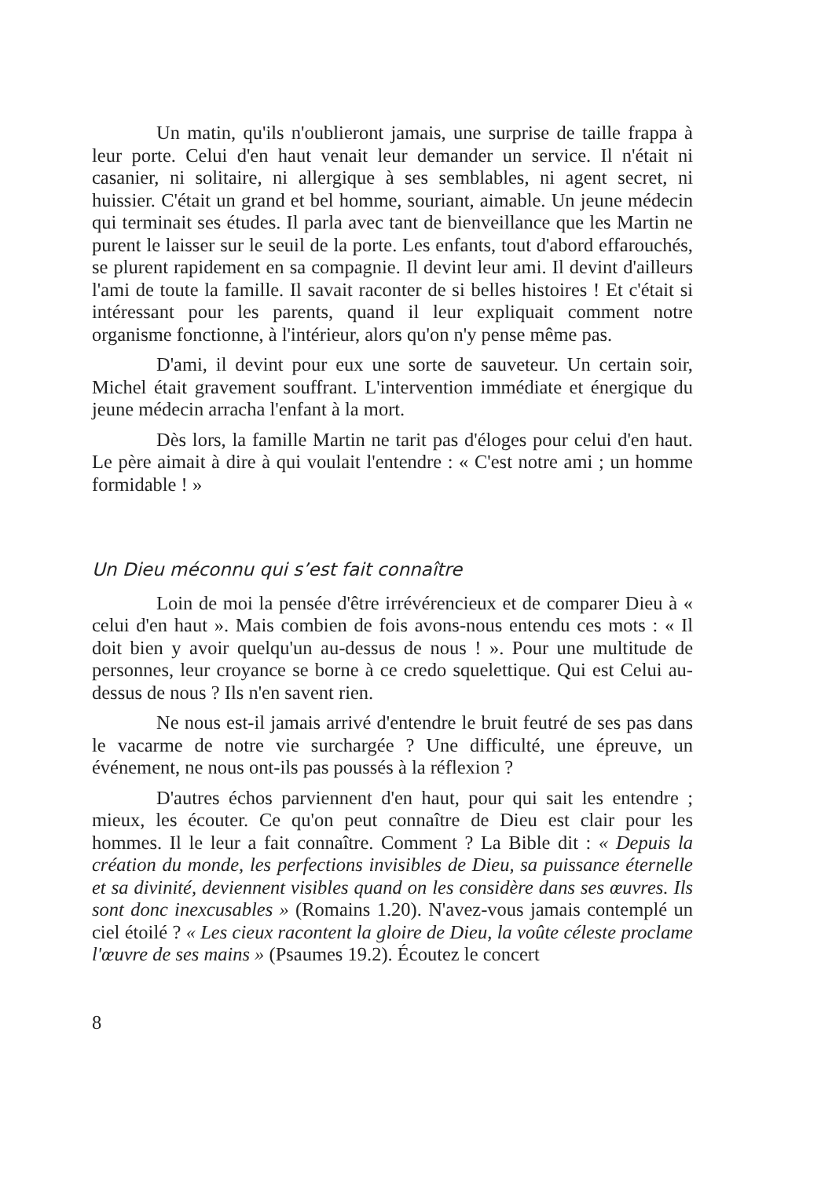Un matin, qu'ils n'oublieront jamais, une surprise de taille frappa à leur porte. Celui d'en haut venait leur demander un service. Il n'était ni casanier, ni solitaire, ni allergique à ses semblables, ni agent secret, ni huissier. C'était un grand et bel homme, souriant, aimable. Un jeune médecin qui terminait ses études. Il parla avec tant de bienveillance que les Martin ne purent le laisser sur le seuil de la porte. Les enfants, tout d'abord effarouchés, se plurent rapidement en sa compagnie. Il devint leur ami. Il devint d'ailleurs l'ami de toute la famille. Il savait raconter de si belles histoires ! Et c'était si intéressant pour les parents, quand il leur expliquait comment notre organisme fonctionne, à l'intérieur, alors qu'on n'y pense même pas.
D'ami, il devint pour eux une sorte de sauveteur. Un certain soir, Michel était gravement souffrant. L'intervention immédiate et énergique du jeune médecin arracha l'enfant à la mort.
Dès lors, la famille Martin ne tarit pas d'éloges pour celui d'en haut. Le père aimait à dire à qui voulait l'entendre : « C'est notre ami ; un homme formidable ! »
Un Dieu méconnu qui s’est fait connaître
Loin de moi la pensée d'être irrévérencieux et de comparer Dieu à « celui d'en haut ». Mais combien de fois avons-nous entendu ces mots : « Il doit bien y avoir quelqu'un au-dessus de nous ! ». Pour une multitude de personnes, leur croyance se borne à ce credo squelettique. Qui est Celui au-dessus de nous ? Ils n'en savent rien.
Ne nous est-il jamais arrivé d'entendre le bruit feutré de ses pas dans le vacarme de notre vie surchargée ? Une difficulté, une épreuve, un événement, ne nous ont-ils pas poussés à la réflexion ?
D'autres échos parviennent d'en haut, pour qui sait les entendre ; mieux, les écouter. Ce qu'on peut connaître de Dieu est clair pour les hommes. Il le leur a fait connaître. Comment ? La Bible dit : « Depuis la création du monde, les perfections invisibles de Dieu, sa puissance éternelle et sa divinité, deviennent visibles quand on les considère dans ses œuvres. Ils sont donc inexcusables » (Romains 1.20). N'avez-vous jamais contemplé un ciel étoilé ? « Les cieux racontent la gloire de Dieu, la voûte céleste proclame l'œuvre de ses mains » (Psaumes 19.2). Écoutez le concert
8